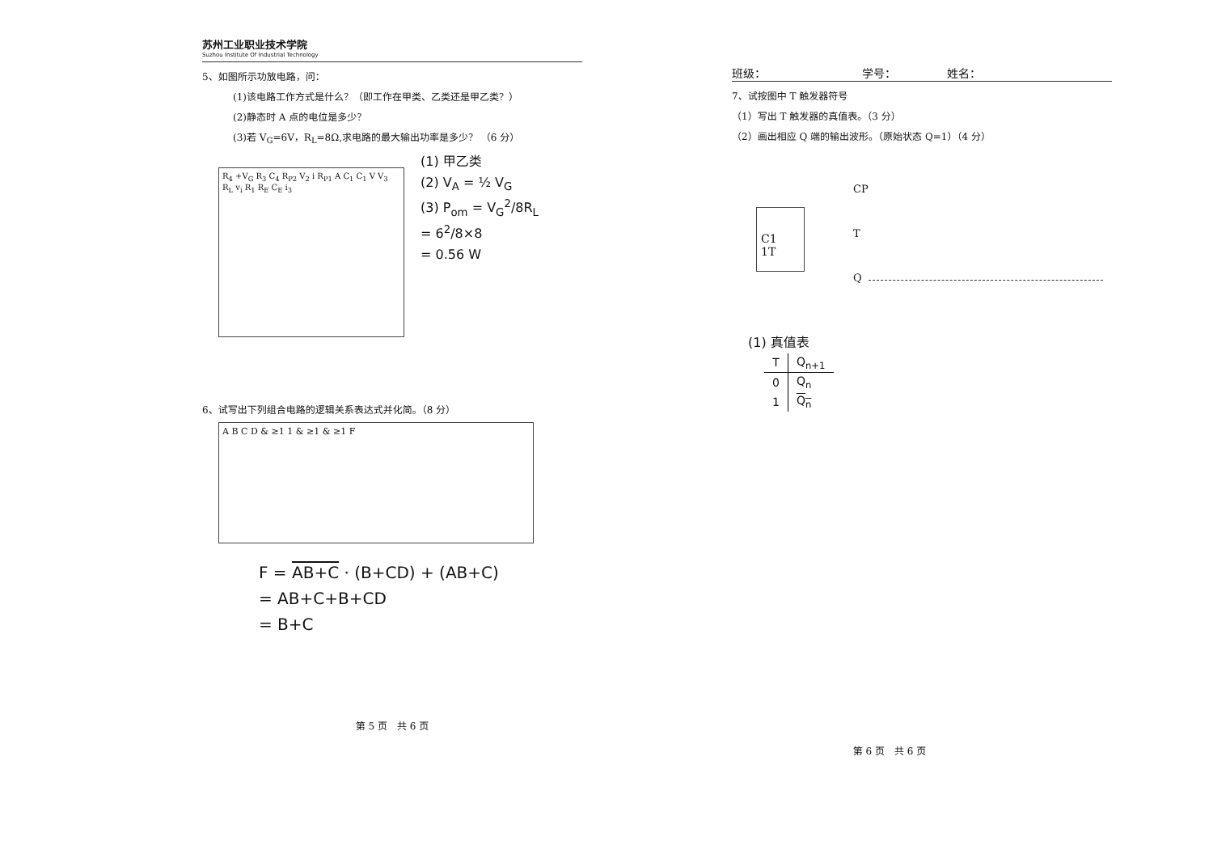苏州工业职业技术学院
Suzhou Institute Of Industrial Technology
5、如图所示功放电路，问：
(1)该电路工作方式是什么？（即工作在甲类、乙类还是甲乙类？）
(2)静态时 A 点的电位是多少？
(3)若 V<sub>G</sub>=6V，R<sub>L</sub>=8Ω,求电路的最大输出功率是多少？ （6 分）
R<sub>4</sub> +V<sub>G</sub> R<sub>3</sub> C<sub>4</sub> R<sub>P2</sub> V<sub>2</sub> i R<sub>P1</sub> A C<sub>1</sub> C<sub>1</sub> V V<sub>3</sub> R<sub>L</sub> v<sub>i</sub> R<sub>1</sub> R<sub>E</sub> C<sub>E</sub> i<sub>3</sub>
(1) 甲乙类
(2) V<sub>A</sub> = ½ V<sub>G</sub>
(3) P<sub>om</sub> = V<sub>G</sub><sup>2</sup>/8R<sub>L</sub>
= 6<sup>2</sup>/8×8
= 0.56 W
6、试写出下列组合电路的逻辑关系表达式并化简。（8 分）
A B C D & ≥1 1 & ≥1 & ≥1 F
F = AB+C · (B+CD) + (AB+C)
= AB+C+B+CD
= B+C
第 5 页　共 6 页
班级：　　　　　　　　　学号：　　　　　姓名：
7、试按图中 T 触发器符号
（1）写出 T 触发器的真值表。（3 分）
（2）画出相应 Q 端的输出波形。（原始状态 Q=1）（4 分）
C1
1T
CP
T
Q
(1) 真值表
| T | Q<sub>n+1</sub> |
| --- | --- |
| 0 | Q<sub>n</sub> |
| 1 | Q<sub>n</sub> |
第 6 页　共 6 页